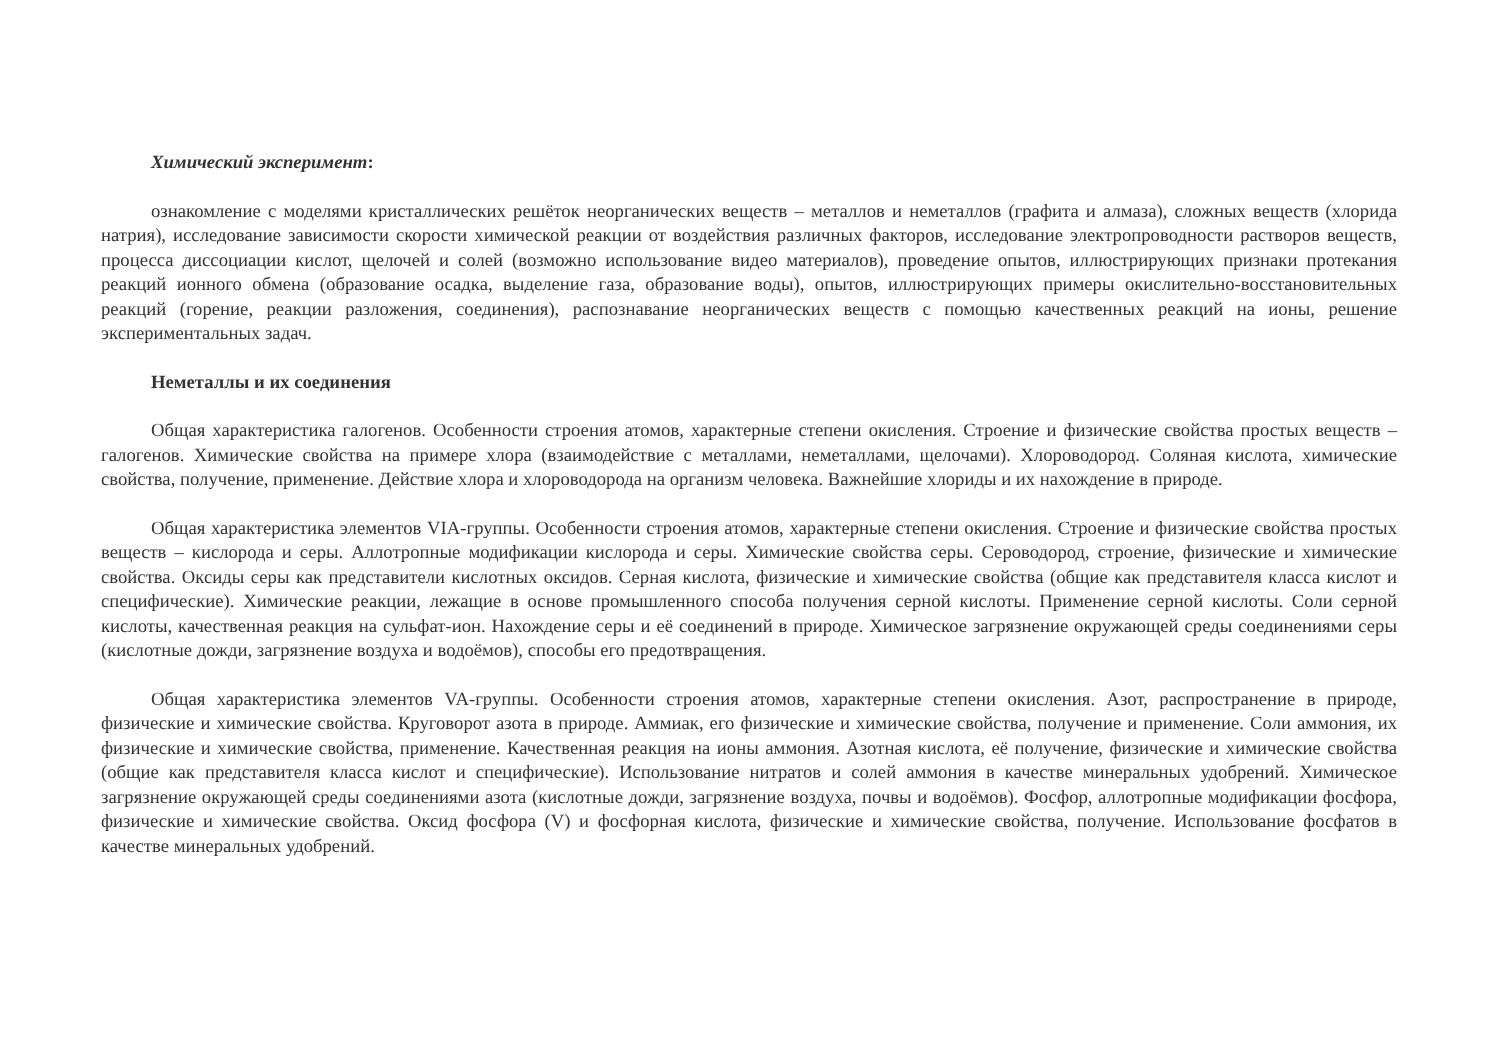Химический эксперимент:
ознакомление с моделями кристаллических решёток неорганических веществ – металлов и неметаллов (графита и алмаза), сложных веществ (хлорида натрия), исследование зависимости скорости химической реакции от воздействия различных факторов, исследование электропроводности растворов веществ, процесса диссоциации кислот, щелочей и солей (возможно использование видео материалов), проведение опытов, иллюстрирующих признаки протекания реакций ионного обмена (образование осадка, выделение газа, образование воды), опытов, иллюстрирующих примеры окислительно-восстановительных реакций (горение, реакции разложения, соединения), распознавание неорганических веществ с помощью качественных реакций на ионы, решение экспериментальных задач.
Неметаллы и их соединения
Общая характеристика галогенов. Особенности строения атомов, характерные степени окисления. Строение и физические свойства простых веществ – галогенов. Химические свойства на примере хлора (взаимодействие с металлами, неметаллами, щелочами). Хлороводород. Соляная кислота, химические свойства, получение, применение. Действие хлора и хлороводорода на организм человека. Важнейшие хлориды и их нахождение в природе.
Общая характеристика элементов VIA-группы. Особенности строения атомов, характерные степени окисления. Строение и физические свойства простых веществ – кислорода и серы. Аллотропные модификации кислорода и серы. Химические свойства серы. Сероводород, строение, физические и химические свойства. Оксиды серы как представители кислотных оксидов. Серная кислота, физические и химические свойства (общие как представителя класса кислот и специфические). Химические реакции, лежащие в основе промышленного способа получения серной кислоты. Применение серной кислоты. Соли серной кислоты, качественная реакция на сульфат-ион. Нахождение серы и её соединений в природе. Химическое загрязнение окружающей среды соединениями серы (кислотные дожди, загрязнение воздуха и водоёмов), способы его предотвращения.
Общая характеристика элементов VA-группы. Особенности строения атомов, характерные степени окисления. Азот, распространение в природе, физические и химические свойства. Круговорот азота в природе. Аммиак, его физические и химические свойства, получение и применение. Соли аммония, их физические и химические свойства, применение. Качественная реакция на ионы аммония. Азотная кислота, её получение, физические и химические свойства (общие как представителя класса кислот и специфические). Использование нитратов и солей аммония в качестве минеральных удобрений. Химическое загрязнение окружающей среды соединениями азота (кислотные дожди, загрязнение воздуха, почвы и водоёмов). Фосфор, аллотропные модификации фосфора, физические и химические свойства. Оксид фосфора (V) и фосфорная кислота, физические и химические свойства, получение. Использование фосфатов в качестве минеральных удобрений.